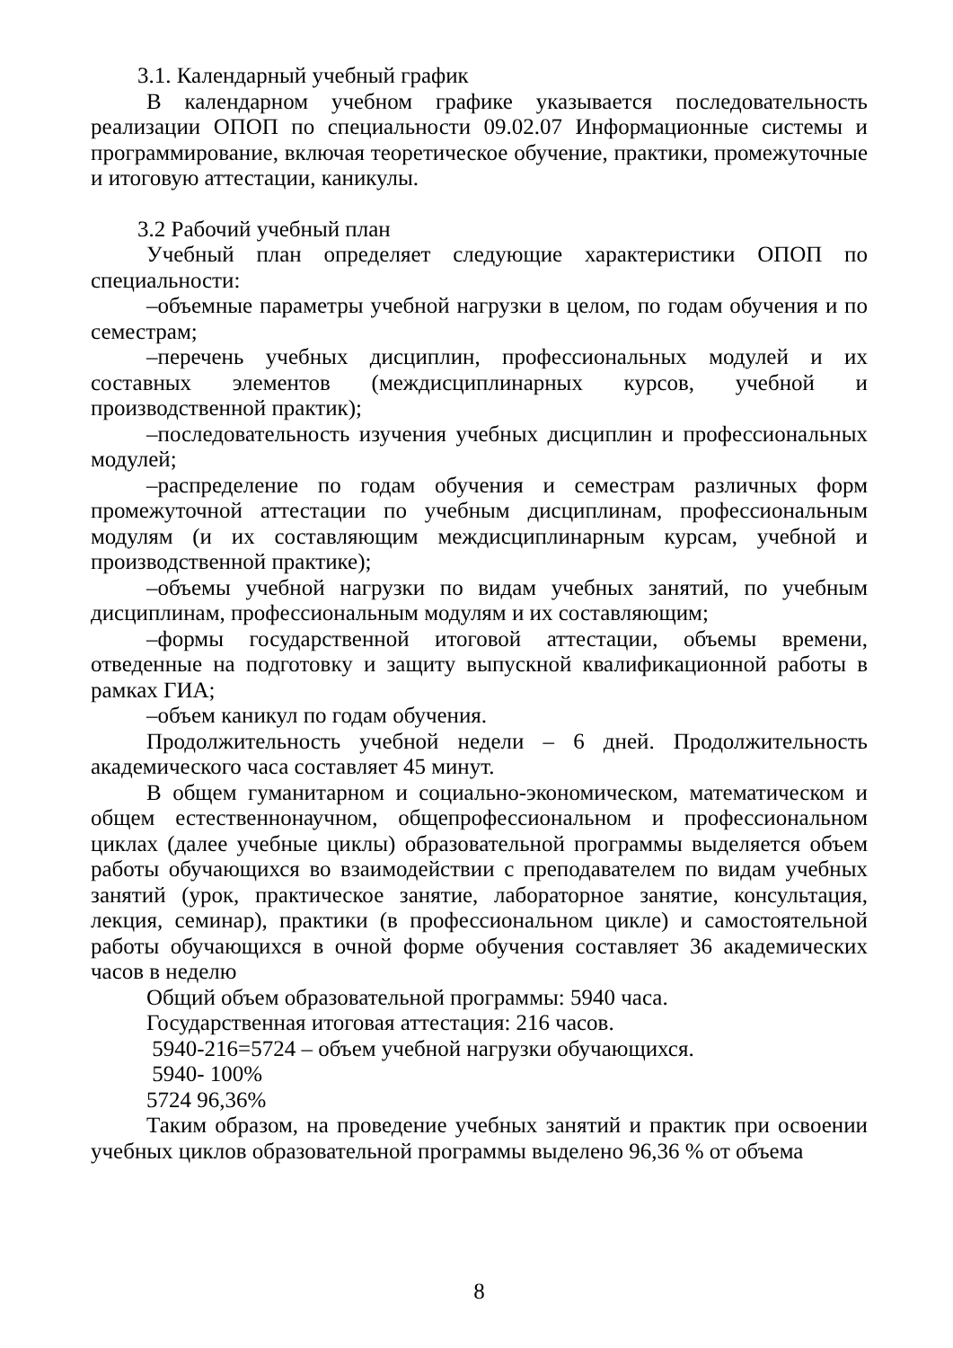3.1. Календарный учебный график
В календарном учебном графике указывается последовательность реализации ОПОП по специальности 09.02.07 Информационные системы и программирование, включая теоретическое обучение, практики, промежуточные и итоговую аттестации, каникулы.
3.2 Рабочий учебный план
Учебный план определяет следующие характеристики ОПОП по специальности:
–объемные параметры учебной нагрузки в целом, по годам обучения и по семестрам;
–перечень учебных дисциплин, профессиональных модулей и их составных элементов (междисциплинарных курсов, учебной и производственной практик);
–последовательность изучения учебных дисциплин и профессиональных модулей;
–распределение по годам обучения и семестрам различных форм промежуточной аттестации по учебным дисциплинам, профессиональным модулям (и их составляющим междисциплинарным курсам, учебной и производственной практике);
–объемы учебной нагрузки по видам учебных занятий, по учебным дисциплинам, профессиональным модулям и их составляющим;
–формы государственной итоговой аттестации, объемы времени, отведенные на подготовку и защиту выпускной квалификационной работы в рамках ГИА;
–объем каникул по годам обучения.
Продолжительность учебной недели – 6 дней. Продолжительность академического часа составляет 45 минут.
В общем гуманитарном и социально-экономическом, математическом и общем естественнонаучном, общепрофессиональном и профессиональном циклах (далее учебные циклы) образовательной программы выделяется объем работы обучающихся во взаимодействии с преподавателем по видам учебных занятий (урок, практическое занятие, лабораторное занятие, консультация, лекция, семинар), практики (в профессиональном цикле) и самостоятельной работы обучающихся в очной форме обучения составляет 36 академических часов в неделю
Общий объем образовательной программы: 5940 часа.
Государственная итоговая аттестация: 216 часов.
5940-216=5724 – объем учебной нагрузки обучающихся.
5940- 100%
5724 96,36%
Таким образом, на проведение учебных занятий и практик при освоении учебных циклов образовательной программы выделено 96,36 % от объема
8